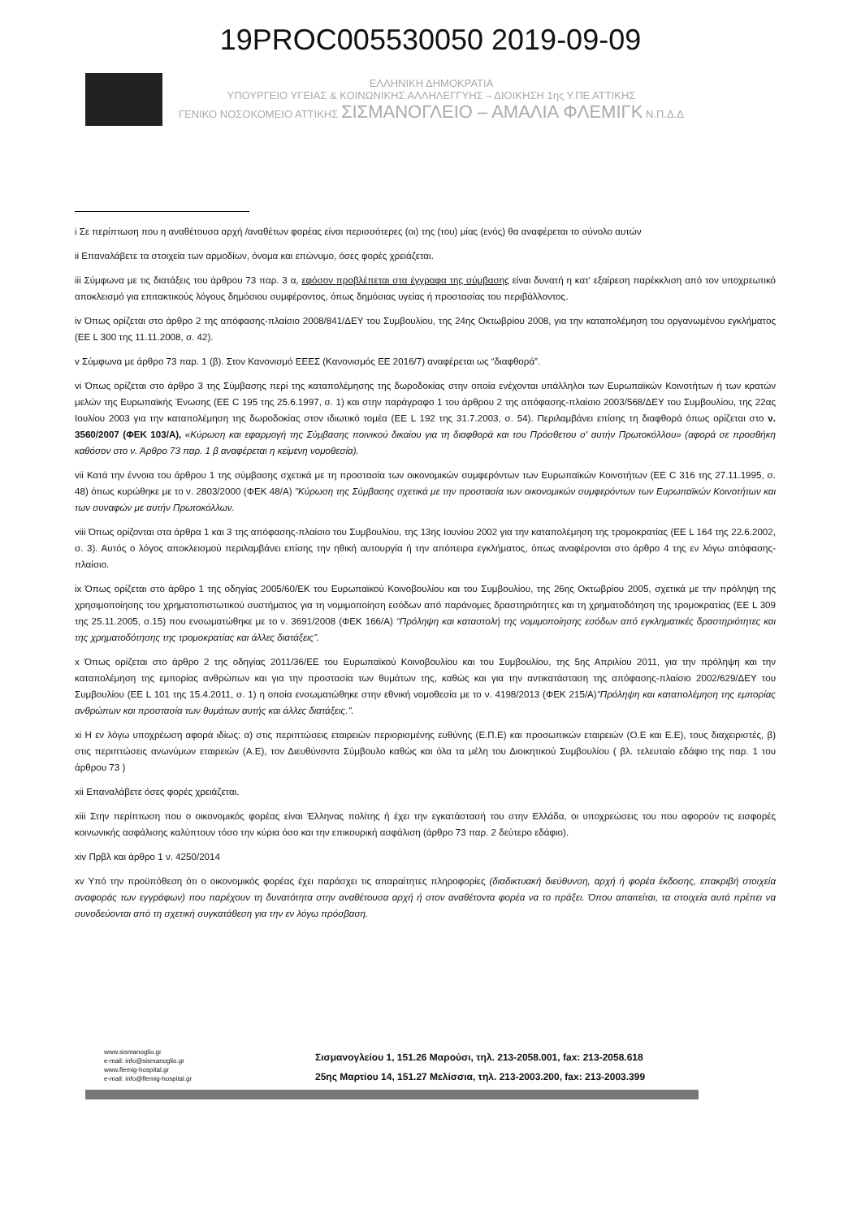19PROC005530050 2019-09-09
ΕΛΛΗΝΙΚΗ ΔΗΜΟΚΡΑΤΙΑ
ΥΠΟΥΡΓΕΙΟ ΥΓΕΙΑΣ & ΚΟΙΝΩΝΙΚΗΣ ΑΛΛΗΛΕΓΓΥΗΣ – ΔΙΟΙΚΗΣΗ 1ης Υ.ΠΕ ΑΤΤΙΚΗΣ
ΓΕΝΙΚΟ ΝΟΣΟΚΟΜΕΙΟ ΑΤΤΙΚΗΣ ΣΙΣΜΑΝΟΓΛΕΙΟ – ΑΜΑΛΙΑ ΦΛΕΜΙΓΚ Ν.Π.Δ.Δ
i Σε περίπτωση που η αναθέτουσα αρχή /αναθέτων φορέας είναι περισσότερες (οι) της (του) μίας (ενός) θα αναφέρεται το σύνολο αυτών
ii Επαναλάβετε τα στοιχεία των αρμοδίων, όνομα και επώνυμο, όσες φορές χρειάζεται.
iii Σύμφωνα με τις διατάξεις του άρθρου 73 παρ. 3 α, εφόσον προβλέπεται στα έγγραφα της σύμβασης είναι δυνατή η κατ' εξαίρεση παρέκκλιση από τον υποχρεωτικό αποκλεισμό για επιτακτικούς λόγους δημόσιου συμφέροντος, όπως δημόσιας υγείας ή προστασίας του περιβάλλοντος.
iv Όπως ορίζεται στο άρθρο 2 της απόφασης-πλαίσιο 2008/841/ΔΕΥ του Συμβουλίου, της 24ης Οκτωβρίου 2008, για την καταπολέμηση του οργανωμένου εγκλήματος (ΕΕ L 300 της 11.11.2008, σ. 42).
v Σύμφωνα με άρθρο 73 παρ. 1 (β). Στον Κανονισμό ΕΕΕΣ (Κανονισμός ΕΕ 2016/7) αναφέρεται ως “διαφθορά”.
vi Όπως ορίζεται στο άρθρο 3 της Σύμβασης περί της καταπολέμησης της δωροδοκίας στην οποία ενέχονται υπάλληλοι των Ευρωπαϊκών Κοινοτήτων ή των κρατών μελών της Ευρωπαϊκής Ένωσης (ΕΕ C 195 της 25.6.1997, σ. 1) και στην παράγραφο 1 του άρθρου 2 της απόφασης-πλαίσιο 2003/568/ΔΕΥ του Συμβουλίου, της 22ας Ιουλίου 2003 για την καταπολέμηση της δωροδοκίας στον ιδιωτικό τομέα (ΕΕ L 192 της 31.7.2003, σ. 54). Περιλαμβάνει επίσης τη διαφθορά όπως ορίζεται στο ν. 3560/2007 (ΦΕΚ 103/Α), «Κύρωση και εφαρμογή της Σύμβασης ποινικού δικαίου για τη διαφθορά και του Πρόσθετου σ' αυτήν Πρωτοκόλλου» (αφορά σε προσθήκη καθόσον στο ν. Άρθρο 73 παρ. 1 β αναφέρεται η κείμενη νομοθεσία).
vii Κατά την έννοια του άρθρου 1 της σύμβασης σχετικά με τη προστασία των οικονομικών συμφερόντων των Ευρωπαϊκών Κοινοτήτων (ΕΕ C 316 της 27.11.1995, σ. 48) όπως κυρώθηκε με το ν. 2803/2000 (ΦΕΚ 48/Α) "Κύρωση της Σύμβασης σχετικά με την προστασία των οικονομικών συμφερόντων των Ευρωπαϊκών Κοινοτήτων και των συναφών με αυτήν Πρωτοκόλλων.
viii Όπως ορίζονται στα άρθρα 1 και 3 της απόφασης-πλαίσιο του Συμβουλίου, της 13ης Ιουνίου 2002 για την καταπολέμηση της τρομοκρατίας (ΕΕ L 164 της 22.6.2002, σ. 3). Αυτός ο λόγος αποκλεισμού περιλαμβάνει επίσης την ηθική αυτουργία ή την απόπειρα εγκλήματος, όπως αναφέρονται στο άρθρο 4 της εν λόγω απόφασης-πλαίσιο.
ix Όπως ορίζεται στο άρθρο 1 της οδηγίας 2005/60/ΕΚ του Ευρωπαϊκού Κοινοβουλίου και του Συμβουλίου, της 26ης Οκτωβρίου 2005, σχετικά με την πρόληψη της χρησιμοποίησης του χρηματοπιστωτικού συστήματος για τη νομιμοποίηση εσόδων από παράνομες δραστηριότητες και τη χρηματοδότηση της τρομοκρατίας (ΕΕ L 309 της 25.11.2005, σ.15) που ενσωματώθηκε με το ν. 3691/2008 (ΦΕΚ 166/Α) “Πρόληψη και καταστολή της νομιμοποίησης εσόδων από εγκληματικές δραστηριότητες και της χρηματοδότησης της τρομοκρατίας και άλλες διατάξεις”.
x Όπως ορίζεται στο άρθρο 2 της οδηγίας 2011/36/ΕΕ του Ευρωπαϊκού Κοινοβουλίου και του Συμβουλίου, της 5ης Απριλίου 2011, για την πρόληψη και την καταπολέμηση της εμπορίας ανθρώπων και για την προστασία των θυμάτων της, καθώς και για την αντικατάσταση της απόφασης-πλαίσιο 2002/629/ΔΕΥ του Συμβουλίου (ΕΕ L 101 της 15.4.2011, σ. 1) η οποία ενσωματώθηκε στην εθνική νομοθεσία με το ν. 4198/2013 (ΦΕΚ 215/Α)"Πρόληψη και καταπολέμηση της εμπορίας ανθρώπων και προστασία των θυμάτων αυτής και άλλες διατάξεις.".
xi Η εν λόγω υποχρέωση αφορά ιδίως: α) στις περιπτώσεις εταιρειών περιορισμένης ευθύνης (Ε.Π.Ε) και προσωπικών εταιρειών (Ο.Ε και Ε.Ε), τους διαχειριστές, β) στις περιπτώσεις ανωνύμων εταιρειών (Α.Ε), τον Διευθύνοντα Σύμβουλο καθώς και όλα τα μέλη του Διοικητικού Συμβουλίου ( βλ. τελευταίο εδάφιο της παρ. 1 του άρθρου 73 )
xii Επαναλάβετε όσες φορές χρειάζεται.
xiii Στην περίπτωση που ο οικονομικός φορέας είναι Έλληνας πολίτης ή έχει την εγκατάστασή του στην Ελλάδα, οι υποχρεώσεις του που αφορούν τις εισφορές κοινωνικής ασφάλισης καλύπτουν τόσο την κύρια όσο και την επικουρική ασφάλιση (άρθρο 73 παρ. 2 δεύτερο εδάφιο).
xiv Πρβλ και άρθρο 1 ν. 4250/2014
xv Υπό την προϋπόθεση ότι ο οικονομικός φορέας έχει παράσχει τις απαραίτητες πληροφορίες (διαδικτυακή διεύθυνση, αρχή ή φορέα έκδοσης, επακριβή στοιχεία αναφοράς των εγγράφων) που παρέχουν τη δυνατότητα στην αναθέτουσα αρχή ή στον αναθέτοντα φορέα να το πράξει. Όπου απαιτείται, τα στοιχεία αυτά πρέπει να συνοδεύονται από τη σχετική συγκατάθεση για την εν λόγω πρόσβαση.
www.sismanoglio.gr
e-mail: info@sismanoglio.gr
www.flemig-hospital.gr
e-mail: info@flemig-hospital.gr
Σισμανογλείου 1, 151.26 Μαρούσι, τηλ. 213-2058.001, fax: 213-2058.618
25ης Μαρτίου 14, 151.27 Μελίσσια, τηλ. 213-2003.200, fax: 213-2003.399